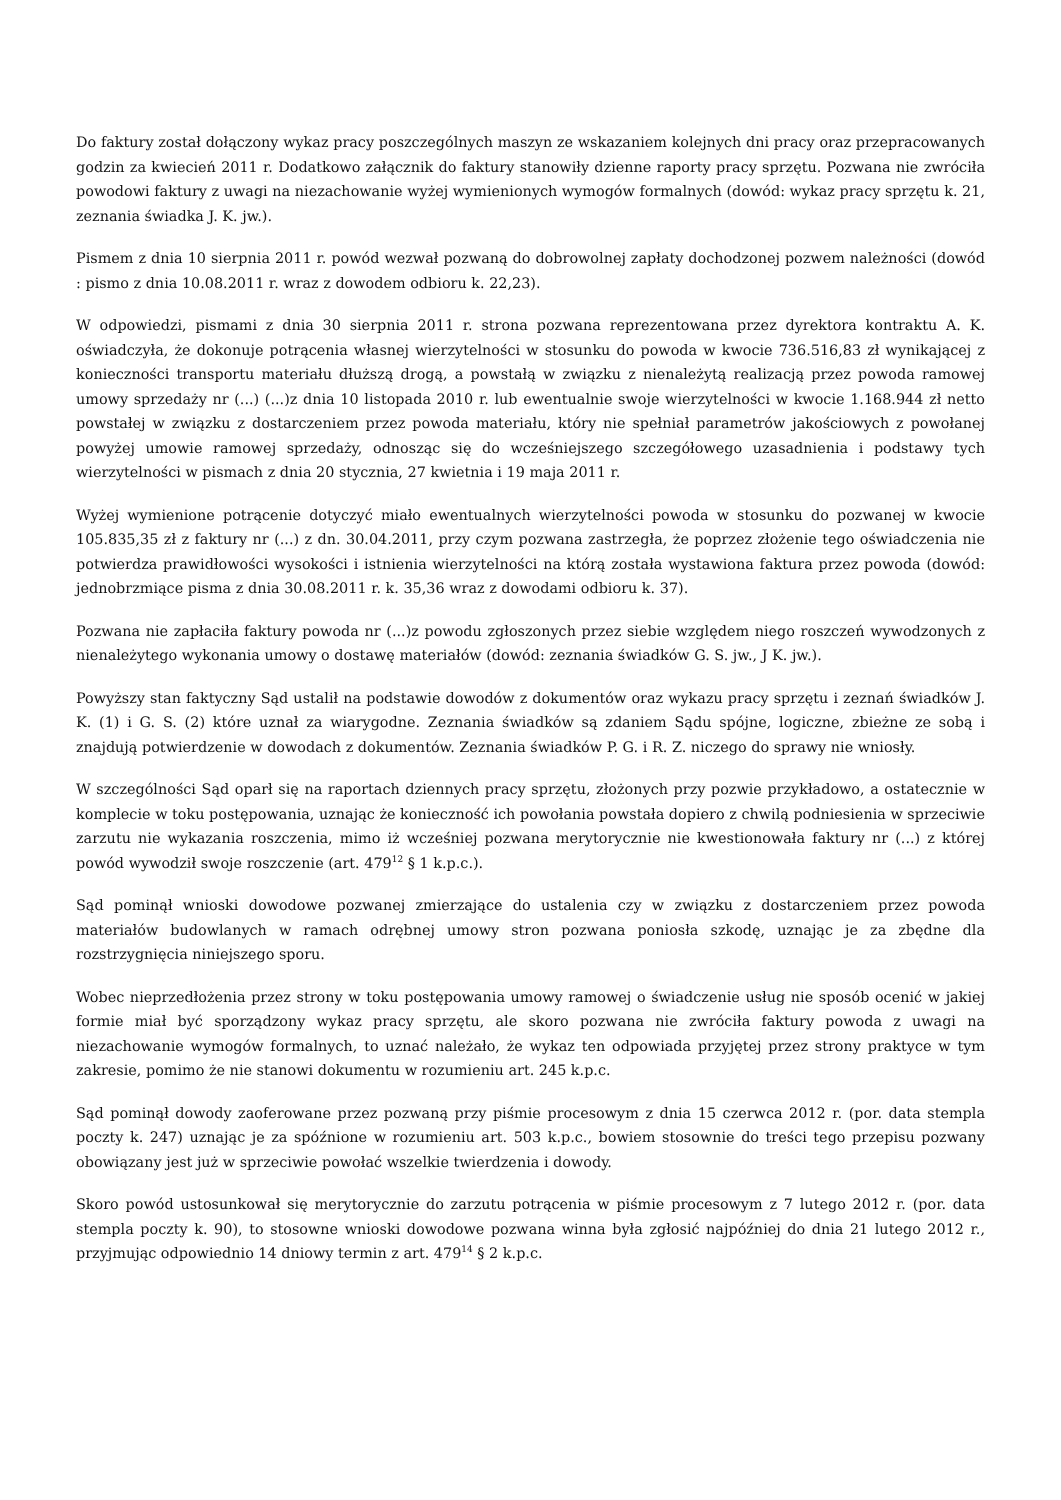Do faktury został dołączony wykaz pracy poszczególnych maszyn ze wskazaniem kolejnych dni pracy oraz przepracowanych godzin za kwiecień 2011 r. Dodatkowo załącznik do faktury stanowiły dzienne raporty pracy sprzętu. Pozwana nie zwróciła powodowi faktury z uwagi na niezachowanie wyżej wymienionych wymogów formalnych (dowód: wykaz pracy sprzętu k. 21, zeznania świadka J. K. jw.).
Pismem z dnia 10 sierpnia 2011 r. powód wezwał pozwaną do dobrowolnej zapłaty dochodzonej pozwem należności (dowód : pismo z dnia 10.08.2011 r. wraz z dowodem odbioru k. 22,23).
W odpowiedzi, pismami z dnia 30 sierpnia 2011 r. strona pozwana reprezentowana przez dyrektora kontraktu A. K. oświadczyła, że dokonuje potrącenia własnej wierzytelności w stosunku do powoda w kwocie 736.516,83 zł wynikającej z konieczności transportu materiału dłuższą drogą, a powstałą w związku z nienależytą realizacją przez powoda ramowej umowy sprzedaży nr (...) (...)z dnia 10 listopada 2010 r. lub ewentualnie swoje wierzytelności w kwocie 1.168.944 zł netto powstałej w związku z dostarczeniem przez powoda materiału, który nie spełniał parametrów jakościowych z powołanej powyżej umowie ramowej sprzedaży, odnosząc się do wcześniejszego szczegółowego uzasadnienia i podstawy tych wierzytelności w pismach z dnia 20 stycznia, 27 kwietnia i 19 maja 2011 r.
Wyżej wymienione potrącenie dotyczyć miało ewentualnych wierzytelności powoda w stosunku do pozwanej w kwocie 105.835,35 zł z faktury nr (...) z dn. 30.04.2011, przy czym pozwana zastrzegła, że poprzez złożenie tego oświadczenia nie potwierdza prawidłowości wysokości i istnienia wierzytelności na którą została wystawiona faktura przez powoda (dowód: jednobrzmiące pisma z dnia 30.08.2011 r. k. 35,36 wraz z dowodami odbioru k. 37).
Pozwana nie zapłaciła faktury powoda nr (...)z powodu zgłoszonych przez siebie względem niego roszczeń wywodzonych z nienależytego wykonania umowy o dostawę materiałów (dowód: zeznania świadków G. S. jw., J K. jw.).
Powyższy stan faktyczny Sąd ustalił na podstawie dowodów z dokumentów oraz wykazu pracy sprzętu i zeznań świadków J. K. (1) i G. S. (2) które uznał za wiarygodne. Zeznania świadków są zdaniem Sądu spójne, logiczne, zbieżne ze sobą i znajdują potwierdzenie w dowodach z dokumentów. Zeznania świadków P. G. i R. Z. niczego do sprawy nie wniosły.
W szczególności Sąd oparł się na raportach dziennych pracy sprzętu, złożonych przy pozwie przykładowo, a ostatecznie w komplecie w toku postępowania, uznając że konieczność ich powołania powstała dopiero z chwilą podniesienia w sprzeciwie zarzutu nie wykazania roszczenia, mimo iż wcześniej pozwana merytorycznie nie kwestionowała faktury nr (...) z której powód wywodził swoje roszczenie (art. 479<sup>12</sup> § 1 k.p.c.).
Sąd pominął wnioski dowodowe pozwanej zmierzające do ustalenia czy w związku z dostarczeniem przez powoda materiałów budowlanych w ramach odrębnej umowy stron pozwana poniosła szkodę, uznając je za zbędne dla rozstrzygnięcia niniejszego sporu.
Wobec nieprzedłożenia przez strony w toku postępowania umowy ramowej o świadczenie usług nie sposób ocenić w jakiej formie miał być sporządzony wykaz pracy sprzętu, ale skoro pozwana nie zwróciła faktury powoda z uwagi na niezachowanie wymogów formalnych, to uznać należało, że wykaz ten odpowiada przyjętej przez strony praktyce w tym zakresie, pomimo że nie stanowi dokumentu w rozumieniu art. 245 k.p.c.
Sąd pominął dowody zaoferowane przez pozwaną przy piśmie procesowym z dnia 15 czerwca 2012 r. (por. data stempla poczty k. 247) uznając je za spóźnione w rozumieniu art. 503 k.p.c., bowiem stosownie do treści tego przepisu pozwany obowiązany jest już w sprzeciwie powołać wszelkie twierdzenia i dowody.
Skoro powód ustosunkował się merytorycznie do zarzutu potrącenia w piśmie procesowym z 7 lutego 2012 r. (por. data stempla poczty k. 90), to stosowne wnioski dowodowe pozwana winna była zgłosić najpóźniej do dnia 21 lutego 2012 r., przyjmując odpowiednio 14 dniowy termin z art. 479<sup>14</sup> § 2 k.p.c.